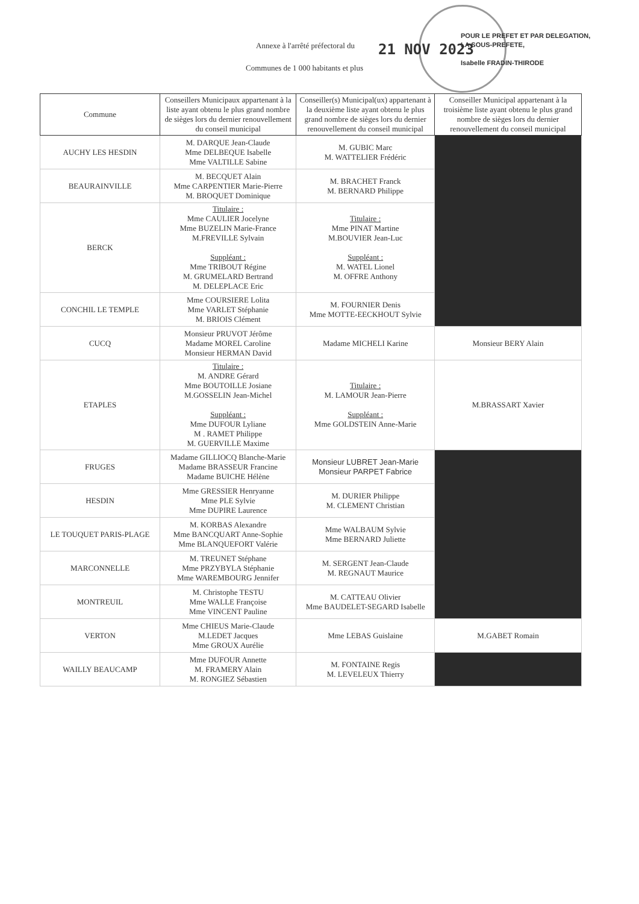Annexe à l'arrêté préfectoral du
21 NOV 2023
Communes de 1 000 habitants et plus
POUR LE PREFET ET PAR DELEGATION,
LA SOUS-PREFETE,
Isabelle FRADIN-THIRODE
| Commune | Conseillers Municipaux appartenant à la liste ayant obtenu le plus grand nombre de sièges lors du dernier renouvellement du conseil municipal | Conseiller(s) Municipal(ux) appartenant à la deuxième liste ayant obtenu le plus grand nombre de sièges lors du dernier renouvellement du conseil municipal | Conseiller Municipal appartenant à la troisième liste ayant obtenu le plus grand nombre de sièges lors du dernier renouvellement du conseil municipal |
| --- | --- | --- | --- |
| AUCHY LES HESDIN | M. DARQUE Jean-Claude Mme DELBEQUE Isabelle Mme VALTILLE Sabine | M. GUBIC Marc M. WATTELIER Frédéric | |
| BEAURAINVILLE | M. BECQUET Alain Mme CARPENTIER Marie-Pierre M. BROQUET Dominique | M. BRACHET Franck M. BERNARD Philippe | |
| BERCK | Titulaire : Mme CAULIER Jocelyne Mme BUZELIN Marie-France M.FREVILLE Sylvain Suppléant : Mme TRIBOUT Régine M. GRUMELARD Bertrand M. DELEPLACE Eric | Titulaire : Mme PINAT Martine M.BOUVIER Jean-Luc Suppléant : M. WATEL Lionel M. OFFRE Anthony | |
| CONCHIL LE TEMPLE | Mme COURSIERE Lolita Mme VARLET Stéphanie M. BRIOIS Clément | M. FOURNIER Denis Mme MOTTE-EECKHOUT Sylvie | |
| CUCQ | Monsieur PRUVOT Jérôme Madame MOREL Caroline Monsieur HERMAN David | Madame MICHELI Karine | Monsieur BERY Alain |
| ETAPLES | Titulaire : M. ANDRE Gérard Mme BOUTOILLE Josiane M.GOSSELIN Jean-Michel Suppléant : Mme DUFOUR Lyliane M . RAMET Philippe M. GUERVILLE Maxime | Titulaire : M. LAMOUR Jean-Pierre Suppléant : Mme GOLDSTEIN Anne-Marie | M.BRASSART Xavier |
| FRUGES | Madame GILLIOCQ Blanche-Marie Madame BRASSEUR Francine Madame BUICHE Hélène | Monsieur LUBRET Jean-Marie Monsieur PARPET Fabrice | |
| HESDIN | Mme GRESSIER Henryanne Mme PLE Sylvie Mme DUPIRE Laurence | M. DURIER Philippe M. CLEMENT Christian | |
| LE TOUQUET PARIS-PLAGE | M. KORBAS Alexandre Mme BANCQUART Anne-Sophie Mme BLANQUEFORT Valérie | Mme WALBAUM Sylvie Mme BERNARD Juliette | |
| MARCONNELLE | M. TREUNET Stéphane Mme PRZYBYLA Stéphanie Mme WAREMBOURG Jennifer | M. SERGENT Jean-Claude M. REGNAUT Maurice | |
| MONTREUIL | M. Christophe TESTU Mme WALLE Françoise Mme VINCENT Pauline | M. CATTEAU Olivier Mme BAUDELET-SEGARD Isabelle | |
| VERTON | Mme CHIEUS Marie-Claude M.LEDET Jacques Mme GROUX Aurélie | Mme LEBAS Guislaine | M.GABET Romain |
| WAILLY BEAUCAMP | Mme DUFOUR Annette M. FRAMERY Alain M. RONGIEZ Sébastien | M. FONTAINE Regis M. LEVELEUX Thierry | |